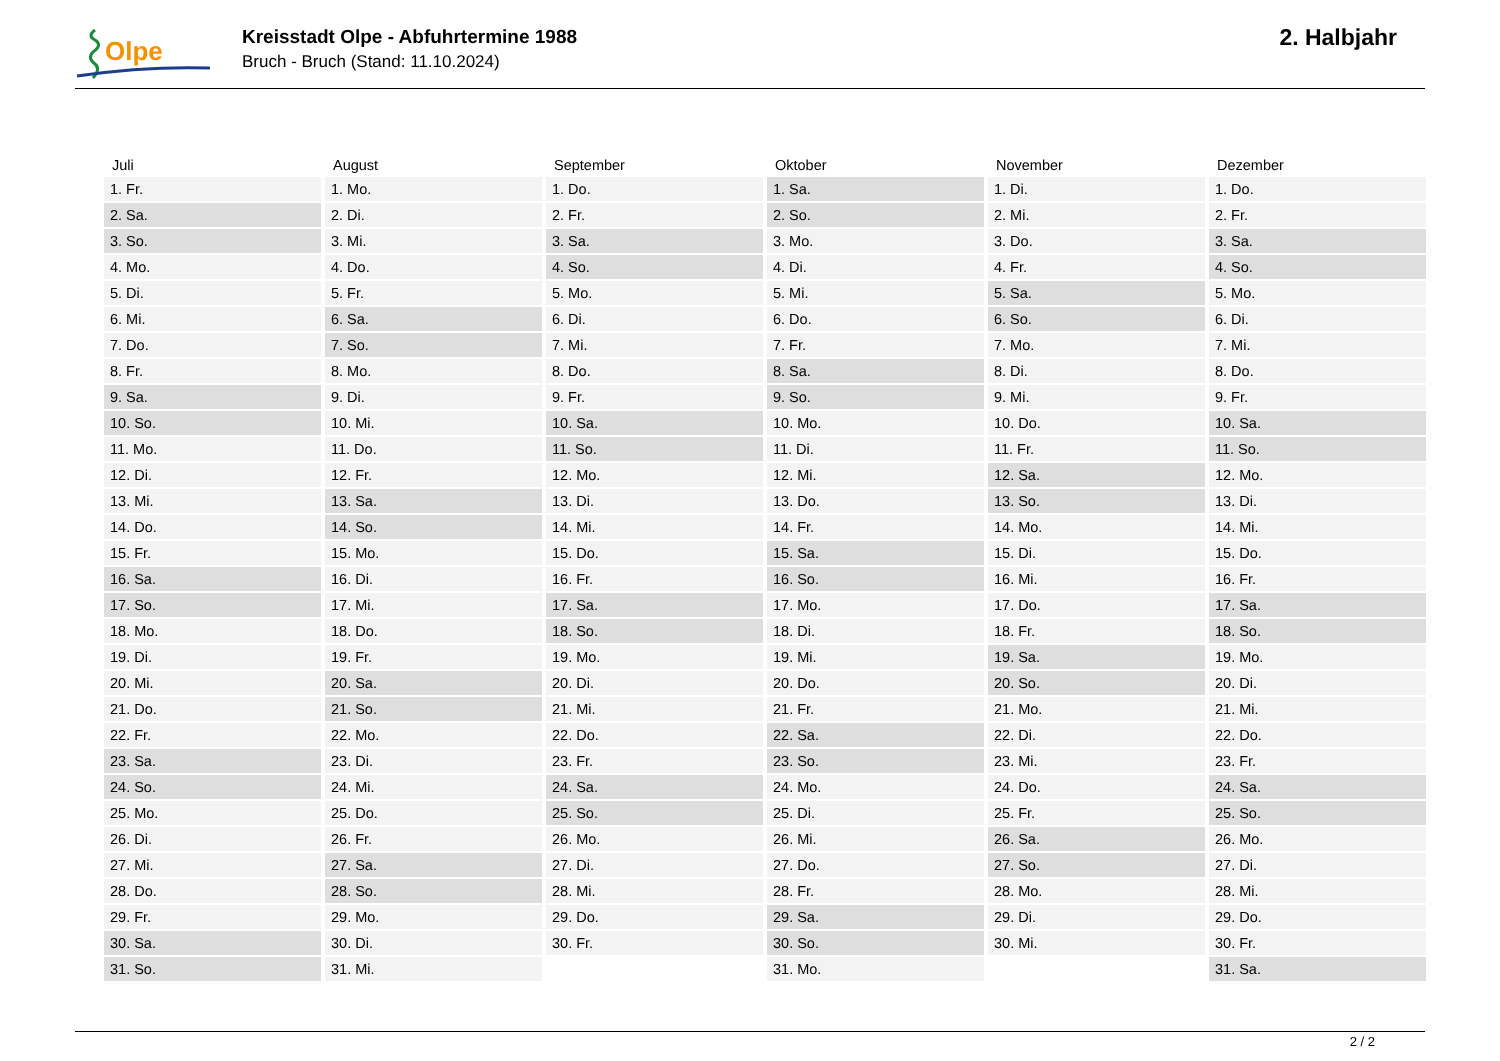Olpe
Kreisstadt Olpe - Abfuhrtermine 1988
Bruch - Bruch (Stand: 11.10.2024)
2. Halbjahr
| Juli | August | September | Oktober | November | Dezember |
| --- | --- | --- | --- | --- | --- |
| 1. Fr. | 1. Mo. | 1. Do. | 1. Sa. | 1. Di. | 1. Do. |
| 2. Sa. | 2. Di. | 2. Fr. | 2. So. | 2. Mi. | 2. Fr. |
| 3. So. | 3. Mi. | 3. Sa. | 3. Mo. | 3. Do. | 3. Sa. |
| 4. Mo. | 4. Do. | 4. So. | 4. Di. | 4. Fr. | 4. So. |
| 5. Di. | 5. Fr. | 5. Mo. | 5. Mi. | 5. Sa. | 5. Mo. |
| 6. Mi. | 6. Sa. | 6. Di. | 6. Do. | 6. So. | 6. Di. |
| 7. Do. | 7. So. | 7. Mi. | 7. Fr. | 7. Mo. | 7. Mi. |
| 8. Fr. | 8. Mo. | 8. Do. | 8. Sa. | 8. Di. | 8. Do. |
| 9. Sa. | 9. Di. | 9. Fr. | 9. So. | 9. Mi. | 9. Fr. |
| 10. So. | 10. Mi. | 10. Sa. | 10. Mo. | 10. Do. | 10. Sa. |
| 11. Mo. | 11. Do. | 11. So. | 11. Di. | 11. Fr. | 11. So. |
| 12. Di. | 12. Fr. | 12. Mo. | 12. Mi. | 12. Sa. | 12. Mo. |
| 13. Mi. | 13. Sa. | 13. Di. | 13. Do. | 13. So. | 13. Di. |
| 14. Do. | 14. So. | 14. Mi. | 14. Fr. | 14. Mo. | 14. Mi. |
| 15. Fr. | 15. Mo. | 15. Do. | 15. Sa. | 15. Di. | 15. Do. |
| 16. Sa. | 16. Di. | 16. Fr. | 16. So. | 16. Mi. | 16. Fr. |
| 17. So. | 17. Mi. | 17. Sa. | 17. Mo. | 17. Do. | 17. Sa. |
| 18. Mo. | 18. Do. | 18. So. | 18. Di. | 18. Fr. | 18. So. |
| 19. Di. | 19. Fr. | 19. Mo. | 19. Mi. | 19. Sa. | 19. Mo. |
| 20. Mi. | 20. Sa. | 20. Di. | 20. Do. | 20. So. | 20. Di. |
| 21. Do. | 21. So. | 21. Mi. | 21. Fr. | 21. Mo. | 21. Mi. |
| 22. Fr. | 22. Mo. | 22. Do. | 22. Sa. | 22. Di. | 22. Do. |
| 23. Sa. | 23. Di. | 23. Fr. | 23. So. | 23. Mi. | 23. Fr. |
| 24. So. | 24. Mi. | 24. Sa. | 24. Mo. | 24. Do. | 24. Sa. |
| 25. Mo. | 25. Do. | 25. So. | 25. Di. | 25. Fr. | 25. So. |
| 26. Di. | 26. Fr. | 26. Mo. | 26. Mi. | 26. Sa. | 26. Mo. |
| 27. Mi. | 27. Sa. | 27. Di. | 27. Do. | 27. So. | 27. Di. |
| 28. Do. | 28. So. | 28. Mi. | 28. Fr. | 28. Mo. | 28. Mi. |
| 29. Fr. | 29. Mo. | 29. Do. | 29. Sa. | 29. Di. | 29. Do. |
| 30. Sa. | 30. Di. | 30. Fr. | 30. So. | 30. Mi. | 30. Fr. |
| 31. So. | 31. Mi. | | 31. Mo. | | 31. Sa. |
2 / 2